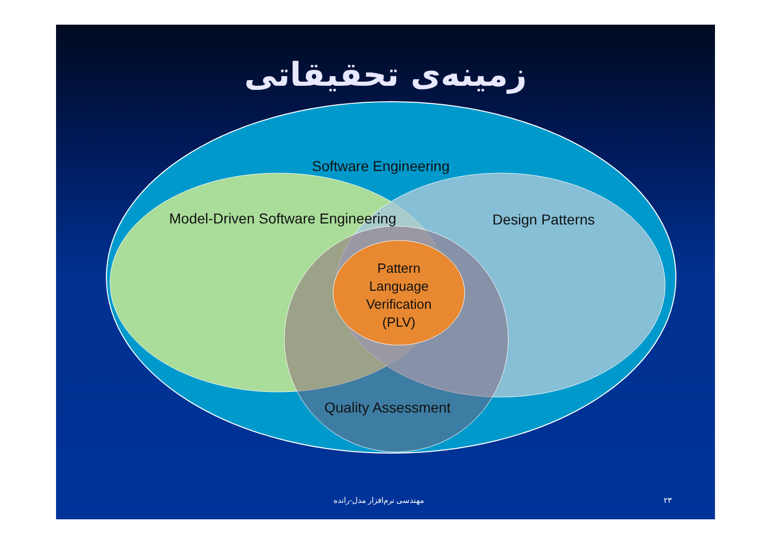زمینه‌ی تحقیقاتی
Software Engineering
Model-Driven Software Engineering
Design Patterns
Pattern Language Verification (PLV)
Quality Assessment
مهندسی نرم‌افزار مدل-رانده ۲۳